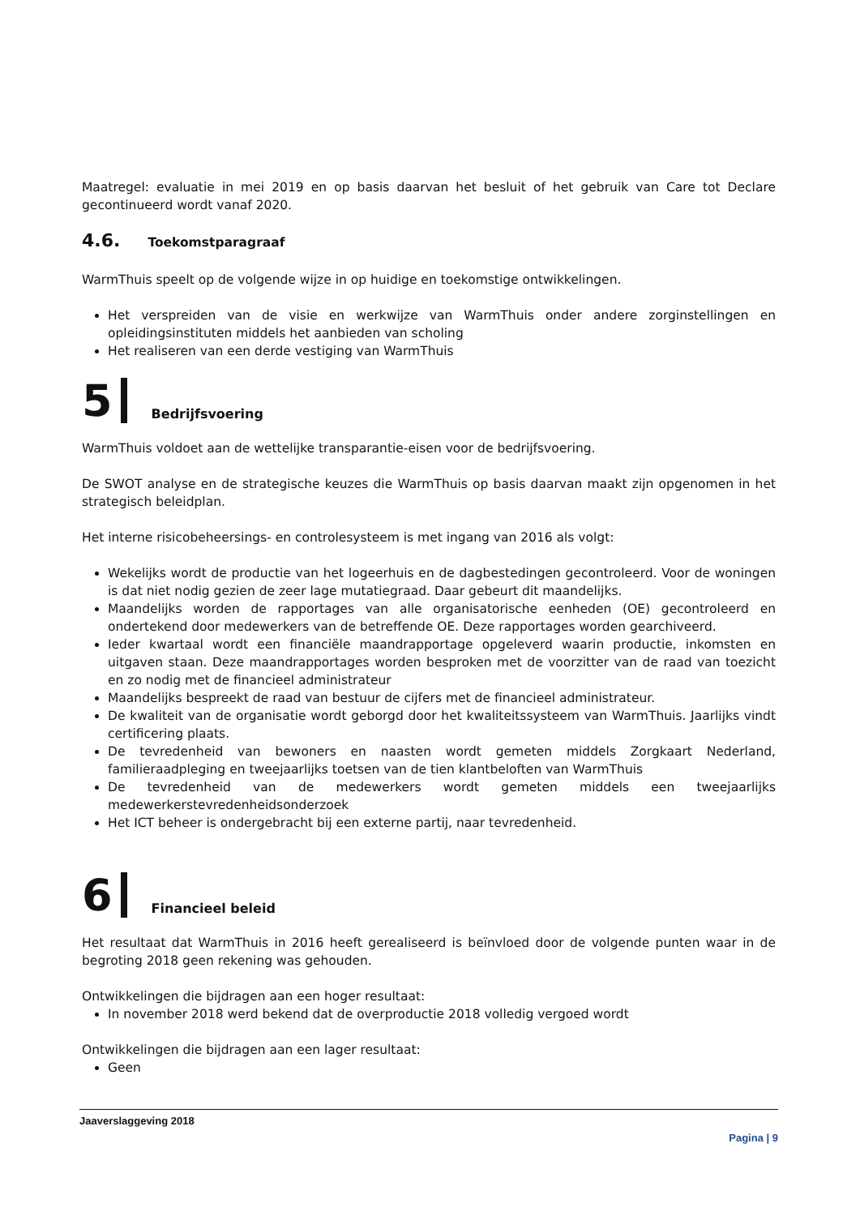Maatregel: evaluatie in mei 2019 en op basis daarvan het besluit of het gebruik van Care tot Declare gecontinueerd wordt vanaf 2020.
4.6. Toekomstparagraaf
WarmThuis speelt op de volgende wijze in op huidige en toekomstige ontwikkelingen.
Het verspreiden van de visie en werkwijze van WarmThuis onder andere zorginstellingen en opleidingsinstituten middels het aanbieden van scholing
Het realiseren van een derde vestiging van WarmThuis
5 Bedrijfsvoering
WarmThuis voldoet aan de wettelijke transparantie-eisen voor de bedrijfsvoering.
De SWOT analyse en de strategische keuzes die WarmThuis op basis daarvan maakt zijn opgenomen in het strategisch beleidplan.
Het interne risicobeheersings- en controlesysteem is met ingang van 2016 als volgt:
Wekelijks wordt de productie van het logeerhuis en de dagbestedingen gecontroleerd. Voor de woningen is dat niet nodig gezien de zeer lage mutatiegraad. Daar gebeurt dit maandelijks.
Maandelijks worden de rapportages van alle organisatorische eenheden (OE) gecontroleerd en ondertekend door medewerkers van de betreffende OE. Deze rapportages worden gearchiveerd.
Ieder kwartaal wordt een financiële maandrapportage opgeleverd waarin productie, inkomsten en uitgaven staan. Deze maandrapportages worden besproken met de voorzitter van de raad van toezicht en zo nodig met de financieel administrateur
Maandelijks bespreekt de raad van bestuur de cijfers met de financieel administrateur.
De kwaliteit van de organisatie wordt geborgd door het kwaliteitssysteem van WarmThuis. Jaarlijks vindt certificering plaats.
De tevredenheid van bewoners en naasten wordt gemeten middels Zorgkaart Nederland, familieraadpleging en tweejaarlijks toetsen van de tien klantbeloften van WarmThuis
De tevredenheid van de medewerkers wordt gemeten middels een tweejaarlijks medewerkerstevredenheidsonderzoek
Het ICT beheer is ondergebracht bij een externe partij, naar tevredenheid.
6 Financieel beleid
Het resultaat dat WarmThuis in 2016 heeft gerealiseerd is beïnvloed door de volgende punten waar in de begroting 2018 geen rekening was gehouden.
Ontwikkelingen die bijdragen aan een hoger resultaat:
In november 2018 werd bekend dat de overproductie 2018 volledig vergoed wordt
Ontwikkelingen die bijdragen aan een lager resultaat:
Geen
Jaaverslaggeving 2018
Pagina | 9